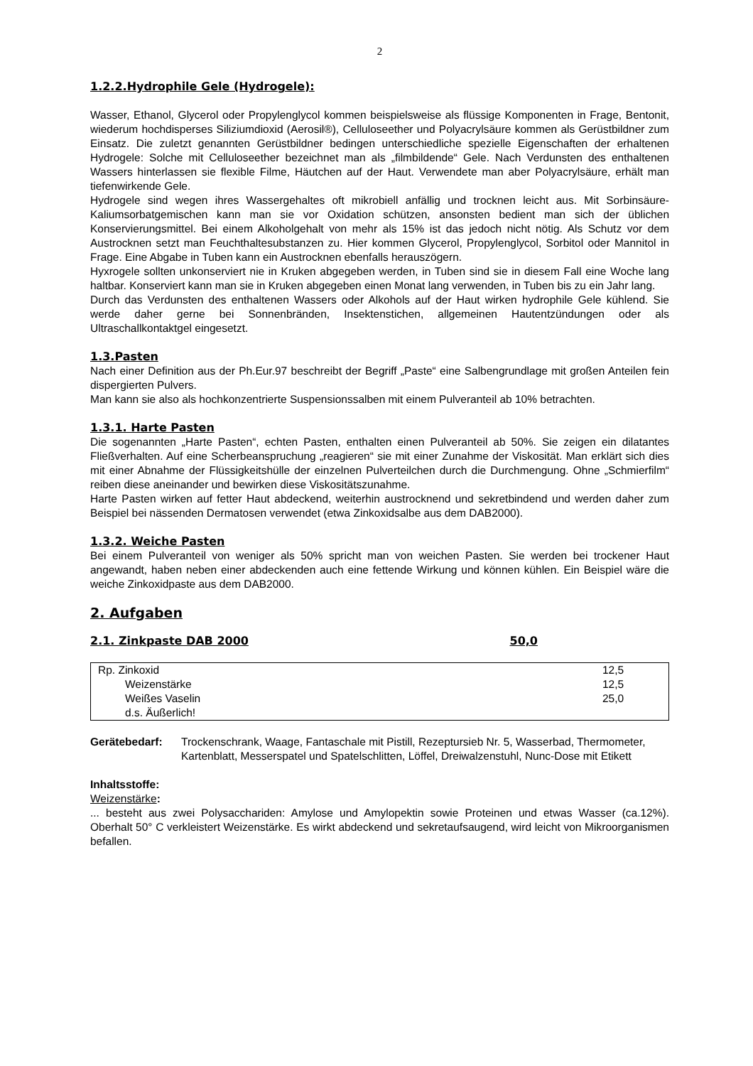2
1.2.2.Hydrophile Gele (Hydrogele):
Wasser, Ethanol, Glycerol oder Propylenglycol kommen beispielsweise als flüssige Komponenten in Frage, Bentonit, wiederum hochdisperses Siliziumdioxid (Aerosil®), Celluloseether und Polyacrylsäure kommen als Gerüstbildner zum Einsatz. Die zuletzt genannten Gerüstbildner bedingen unterschiedliche spezielle Eigenschaften der erhaltenen Hydrogele: Solche mit Celluloseether bezeichnet man als „filmbildende“ Gele. Nach Verdunsten des enthaltenen Wassers hinterlassen sie flexible Filme, Häutchen auf der Haut. Verwendete man aber Polyacrylsäure, erhält man tiefenwirkende Gele.
Hydrogele sind wegen ihres Wassergehaltes oft mikrobiell anfällig und trocknen leicht aus. Mit Sorbinsäure-Kaliumsorbatgemischen kann man sie vor Oxidation schützen, ansonsten bedient man sich der üblichen Konservierungsmittel. Bei einem Alkoholgehalt von mehr als 15% ist das jedoch nicht nötig. Als Schutz vor dem Austrocknen setzt man Feuchthaltesubstanzen zu. Hier kommen Glycerol, Propylenglycol, Sorbitol oder Mannitol in Frage. Eine Abgabe in Tuben kann ein Austrocknen ebenfalls herauszögern.
Hyxrogele sollten unkonserviert nie in Kruken abgegeben werden, in Tuben sind sie in diesem Fall eine Woche lang haltbar. Konserviert kann man sie in Kruken abgegeben einen Monat lang verwenden, in Tuben bis zu ein Jahr lang.
Durch das Verdunsten des enthaltenen Wassers oder Alkohols auf der Haut wirken hydrophile Gele kühlend. Sie werde daher gerne bei Sonnenbränden, Insektenstichen, allgemeinen Hautentzündungen oder als Ultraschallkontaktgel eingesetzt.
1.3.Pasten
Nach einer Definition aus der Ph.Eur.97 beschreibt der Begriff „Paste“ eine Salbengrundlage mit großen Anteilen fein dispergierten Pulvers.
Man kann sie also als hochkonzentrierte Suspensionssalben mit einem Pulveranteil ab 10% betrachten.
1.3.1. Harte Pasten
Die sogenannten „Harte Pasten“, echten Pasten, enthalten einen Pulveranteil ab 50%. Sie zeigen ein dilatantes Fließverhalten. Auf eine Scherbeanspruchung „reagieren“ sie mit einer Zunahme der Viskosität. Man erklärt sich dies mit einer Abnahme der Flüssigkeitshülle der einzelnen Pulverteilchen durch die Durchmengung. Ohne „Schmierfilm“ reiben diese aneinander und bewirken diese Viskositätszunahme.
Harte Pasten wirken auf fetter Haut abdeckend, weiterhin austrocknend und sekretbindend und werden daher zum Beispiel bei nässenden Dermatosen verwendet (etwa Zinkoxidsalbe aus dem DAB2000).
1.3.2. Weiche Pasten
Bei einem Pulveranteil von weniger als 50% spricht man von weichen Pasten. Sie werden bei trockener Haut angewandt, haben neben einer abdeckenden auch eine fettende Wirkung und können kühlen. Ein Beispiel wäre die weiche Zinkoxidpaste aus dem DAB2000.
2. Aufgaben
2.1. Zinkpaste DAB 2000 50,0
| Rp. Zinkoxid | 12,5 |
| Weizenstärke | 12,5 |
| Weißes Vaselin | 25,0 |
| d.s. Äußerlich! | |
Gerätebedarf: Trockenschrank, Waage, Fantaschale mit Pistill, Rezeptursieb Nr. 5, Wasserbad, Thermometer, Kartenblatt, Messerspatel und Spatelschlitten, Löffel, Dreiwalzenstuhl, Nunc-Dose mit Etikett
Inhaltsstoffe:
Weizenstärke:
... besteht aus zwei Polysacchariden: Amylose und Amylopektin sowie Proteinen und etwas Wasser (ca.12%). Oberhalt 50° C verkleistert Weizenstärke. Es wirkt abdeckend und sekretaufsaugend, wird leicht von Mikroorganismen befallen.